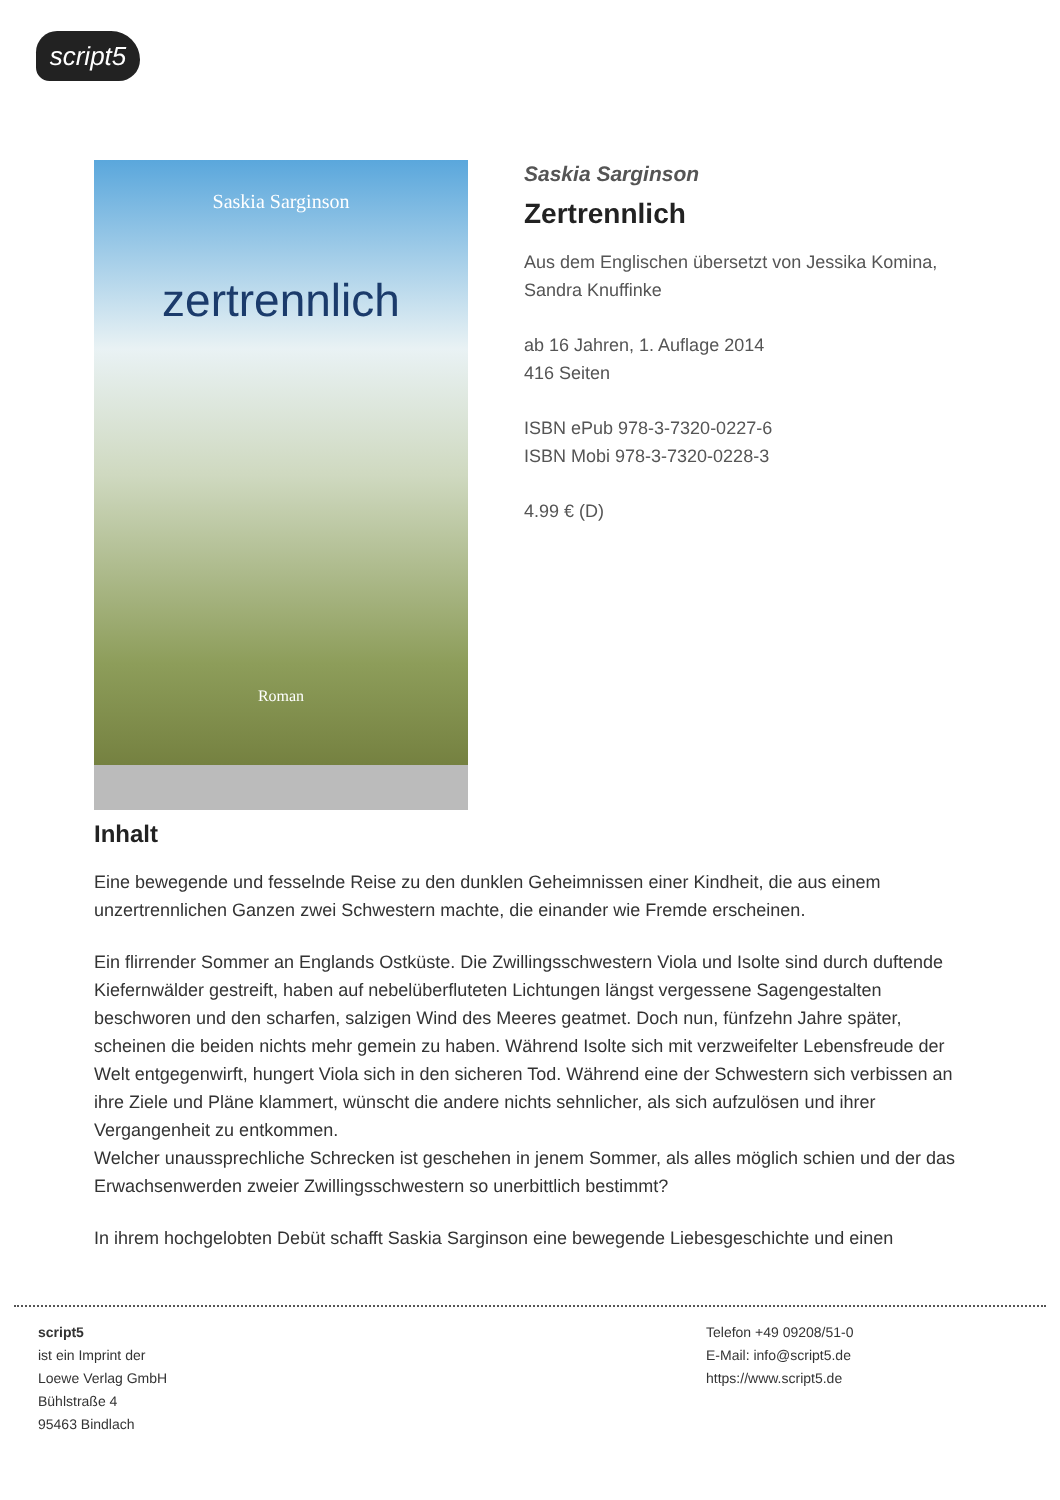script5
Saskia Sarginson
zertrennlich
Roman
Saskia Sarginson
Zertrennlich
Aus dem Englischen übersetzt von Jessika Komina,
Sandra Knuffinke
ab 16 Jahren, 1. Auflage 2014
416 Seiten
ISBN ePub 978-3-7320-0227-6
ISBN Mobi 978-3-7320-0228-3
4.99 € (D)
Inhalt
Eine bewegende und fesselnde Reise zu den dunklen Geheimnissen einer Kindheit, die aus einem unzertrennlichen Ganzen zwei Schwestern machte, die einander wie Fremde erscheinen.
Ein flirrender Sommer an Englands Ostküste. Die Zwillingsschwestern Viola und Isolte sind durch duftende Kiefernwälder gestreift, haben auf nebelüberfluteten Lichtungen längst vergessene Sagengestalten beschworen und den scharfen, salzigen Wind des Meeres geatmet. Doch nun, fünfzehn Jahre später, scheinen die beiden nichts mehr gemein zu haben. Während Isolte sich mit verzweifelter Lebensfreude der Welt entgegenwirft, hungert Viola sich in den sicheren Tod. Während eine der Schwestern sich verbissen an ihre Ziele und Pläne klammert, wünscht die andere nichts sehnlicher, als sich aufzulösen und ihrer Vergangenheit zu entkommen.
Welcher unaussprechliche Schrecken ist geschehen in jenem Sommer, als alles möglich schien und der das Erwachsenwerden zweier Zwillingsschwestern so unerbittlich bestimmt?
In ihrem hochgelobten Debüt schafft Saskia Sarginson eine bewegende Liebesgeschichte und einen
script5
ist ein Imprint der
Loewe Verlag GmbH
Bühlstraße 4
95463 Bindlach
Telefon +49 09208/51-0
E-Mail: info@script5.de
https://www.script5.de